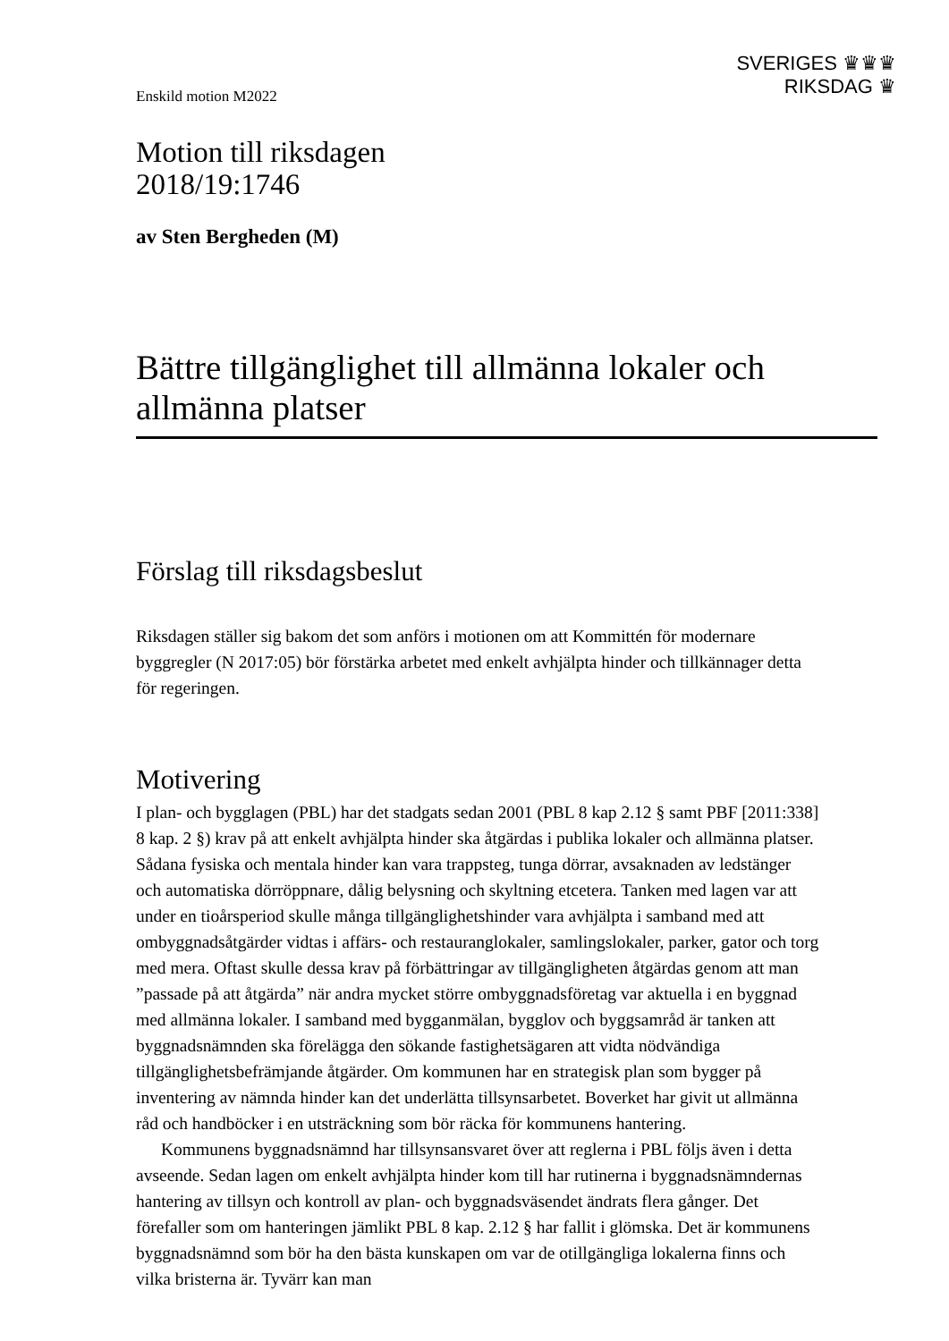Enskild motion M2022
SVERIGES ♛♛♛
RIKSDAG ♛
Motion till riksdagen
2018/19:1746
av Sten Bergheden (M)
Bättre tillgänglighet till allmänna lokaler och allmänna platser
Förslag till riksdagsbeslut
Riksdagen ställer sig bakom det som anförs i motionen om att Kommittén för modernare byggregler (N 2017:05) bör förstärka arbetet med enkelt avhjälpta hinder och tillkännager detta för regeringen.
Motivering
I plan- och bygglagen (PBL) har det stadgats sedan 2001 (PBL 8 kap 2.12 § samt PBF [2011:338] 8 kap. 2 §) krav på att enkelt avhjälpta hinder ska åtgärdas i publika lokaler och allmänna platser. Sådana fysiska och mentala hinder kan vara trappsteg, tunga dörrar, avsaknaden av ledstänger och automatiska dörröppnare, dålig belysning och skyltning etcetera. Tanken med lagen var att under en tioårsperiod skulle många tillgänglighetshinder vara avhjälpta i samband med att ombyggnadsåtgärder vidtas i affärs- och restauranglokaler, samlingslokaler, parker, gator och torg med mera. Oftast skulle dessa krav på förbättringar av tillgängligheten åtgärdas genom att man ”passade på att åtgärda” när andra mycket större ombyggnadsföretag var aktuella i en byggnad med allmänna lokaler. I samband med bygganmälan, bygglov och byggsamråd är tanken att byggnadsnämnden ska förelägga den sökande fastighetsägaren att vidta nödvändiga tillgänglighetsbefrämjande åtgärder. Om kommunen har en strategisk plan som bygger på inventering av nämnda hinder kan det underlätta tillsynsarbetet. Boverket har givit ut allmänna råd och handböcker i en utsträckning som bör räcka för kommunens hantering.
Kommunens byggnadsnämnd har tillsynsansvaret över att reglerna i PBL följs även i detta avseende. Sedan lagen om enkelt avhjälpta hinder kom till har rutinerna i byggnadsnämndernas hantering av tillsyn och kontroll av plan- och byggnadsväsendet ändrats flera gånger. Det förefaller som om hanteringen jämlikt PBL 8 kap. 2.12 § har fallit i glömska. Det är kommunens byggnadsnämnd som bör ha den bästa kunskapen om var de otillgängliga lokalerna finns och vilka bristerna är. Tyvärr kan man